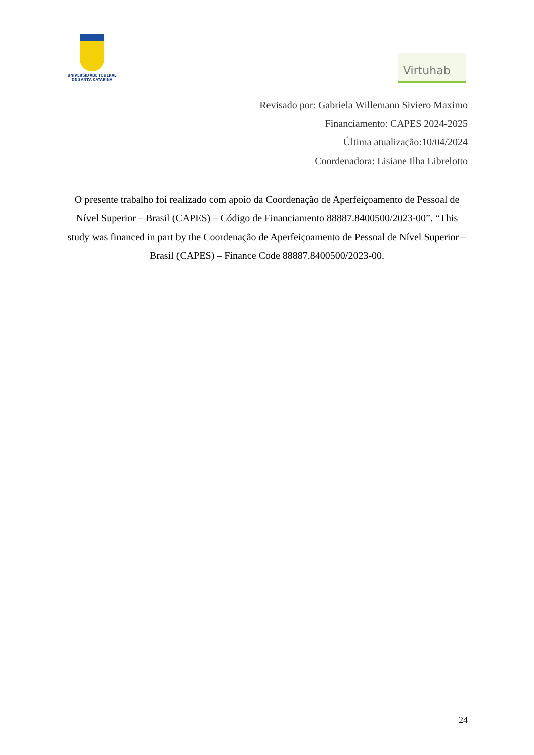UNIVERSIDADE FEDERAL
DE SANTA CATARINA
Virtuhab
Revisado por: Gabriela Willemann Siviero Maximo
Financiamento: CAPES 2024-2025
Última atualização:10/04/2024
Coordenadora: Lisiane Ilha Librelotto
O presente trabalho foi realizado com apoio da Coordenação de Aperfeiçoamento de Pessoal de Nível Superior – Brasil (CAPES) – Código de Financiamento 88887.8400500/2023-00”. “This study was financed in part by the Coordenação de Aperfeiçoamento de Pessoal de Nível Superior – Brasil (CAPES) – Finance Code 88887.8400500/2023-00.
24